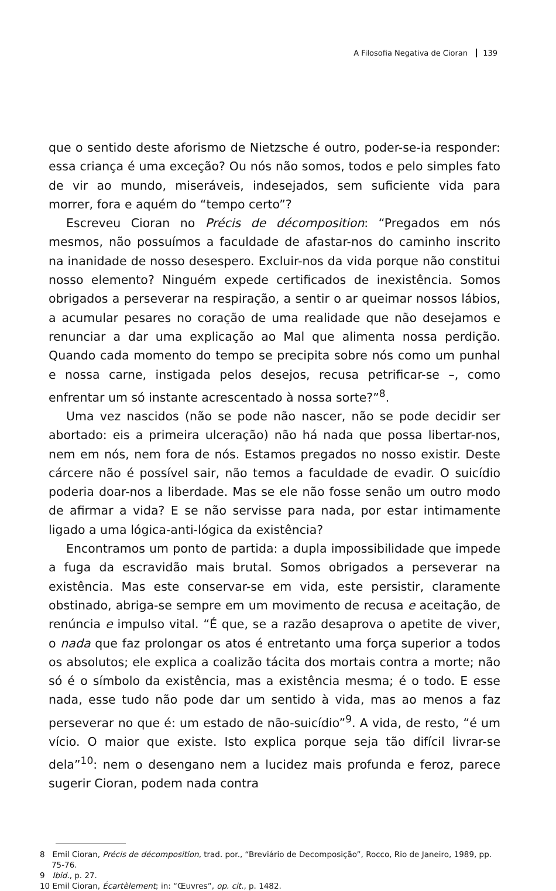A Filosofia Negativa de Cioran 139
que o sentido deste aforismo de Nietzsche é outro, poder-se-ia responder: essa criança é uma exceção? Ou nós não somos, todos e pelo simples fato de vir ao mundo, miseráveis, indesejados, sem suficiente vida para morrer, fora e aquém do “tempo certo”?
Escreveu Cioran no Précis de décomposition: “Pregados em nós mesmos, não possuímos a faculdade de afastar-nos do caminho inscrito na inanidade de nosso desespero. Excluir-nos da vida porque não constitui nosso elemento? Ninguém expede certificados de inexistência. Somos obrigados a perseverar na respiração, a sentir o ar queimar nossos lábios, a acumular pesares no coração de uma realidade que não desejamos e renunciar a dar uma explicação ao Mal que alimenta nossa perdição. Quando cada momento do tempo se precipita sobre nós como um punhal e nossa carne, instigada pelos desejos, recusa petrificar-se –, como enfrentar um só instante acrescentado à nossa sorte?”<sup>8</sup>.
Uma vez nascidos (não se pode não nascer, não se pode decidir ser abortado: eis a primeira ulceração) não há nada que possa libertar-nos, nem em nós, nem fora de nós. Estamos pregados no nosso existir. Deste cárcere não é possível sair, não temos a faculdade de evadir. O suicídio poderia doar-nos a liberdade. Mas se ele não fosse senão um outro modo de afirmar a vida? E se não servisse para nada, por estar intimamente ligado a uma lógica-anti-lógica da existência?
Encontramos um ponto de partida: a dupla impossibilidade que impede a fuga da escravidão mais brutal. Somos obrigados a perseverar na existência. Mas este conservar-se em vida, este persistir, claramente obstinado, abriga-se sempre em um movimento de recusa e aceitação, de renúncia e impulso vital. “É que, se a razão desaprova o apetite de viver, o nada que faz prolongar os atos é entretanto uma força superior a todos os absolutos; ele explica a coalizão tácita dos mortais contra a morte; não só é o símbolo da existência, mas a existência mesma; é o todo. E esse nada, esse tudo não pode dar um sentido à vida, mas ao menos a faz perseverar no que é: um estado de não-suicídio”<sup>9</sup>. A vida, de resto, “é um vício. O maior que existe. Isto explica porque seja tão difícil livrar-se dela”<sup>10</sup>: nem o desengano nem a lucidez mais profunda e feroz, parece sugerir Cioran, podem nada contra
8 Emil Cioran, Précis de décomposition, trad. por., “Breviário de Decomposição”, Rocco, Rio de Janeiro, 1989, pp. 75-76.
9 Ibid., p. 27.
10 Emil Cioran, Écartèlement; in: “Œuvres”, op. cit., p. 1482.